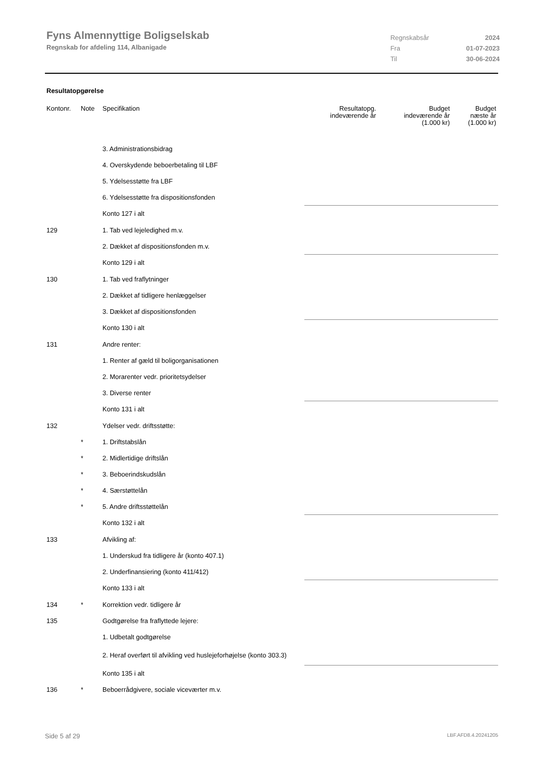Fyns Almennyttige Boligselskab
Regnskab for afdeling 114, Albanigade
| Regnskabsår | 2024 |
| Fra | 01-07-2023 |
| Til | 30-06-2024 |
Resultatopgørelse
| Kontonr. | Note | Specifikation | Resultatopg. indeværende år | Budget indeværende år (1.000 kr) | Budget næste år (1.000 kr) |
| --- | --- | --- | --- | --- | --- |
| | | 3. Administrationsbidrag | | | |
| | | 4. Overskydende beboerbetaling til LBF | | | |
| | | 5. Ydelsesstøtte fra LBF | | | |
| | | 6. Ydelsesstøtte fra dispositionsfonden | | | |
| | | Konto 127 i alt | | | |
| 129 | | 1. Tab ved lejeledighed m.v. | | | |
| | | 2. Dækket af dispositionsfonden m.v. | | | |
| | | Konto 129 i alt | | | |
| 130 | | 1. Tab ved fraflytninger | | | |
| | | 2. Dækket af tidligere henlæggelser | | | |
| | | 3. Dækket af dispositionsfonden | | | |
| | | Konto 130 i alt | | | |
| 131 | | Andre renter: | | | |
| | | 1. Renter af gæld til boligorganisationen | | | |
| | | 2. Morarenter vedr. prioritetsydelser | | | |
| | | 3. Diverse renter | | | |
| | | Konto 131 i alt | | | |
| 132 | | Ydelser vedr. driftsstøtte: | | | |
| | * | 1. Driftstabslån | | | |
| | * | 2. Midlertidige driftslån | | | |
| | * | 3. Beboerindskudslån | | | |
| | * | 4. Særstøttelån | | | |
| | * | 5. Andre driftsstøttelån | | | |
| | | Konto 132 i alt | | | |
| 133 | | Afvikling af: | | | |
| | | 1. Underskud fra tidligere år (konto 407.1) | | | |
| | | 2. Underfinansiering (konto 411/412) | | | |
| | | Konto 133 i alt | | | |
| 134 | * | Korrektion vedr. tidligere år | | | |
| 135 | | Godtgørelse fra fraflyttede lejere: | | | |
| | | 1. Udbetalt godtgørelse | | | |
| | | 2. Heraf overført til afvikling ved huslejeforhøjelse (konto 303.3) | | | |
| | | Konto 135 i alt | | | |
| 136 | * | Beboerrådgivere, sociale viceværter m.v. | | | |
Side 5 af 29 LBF.AFD8.4.20241205